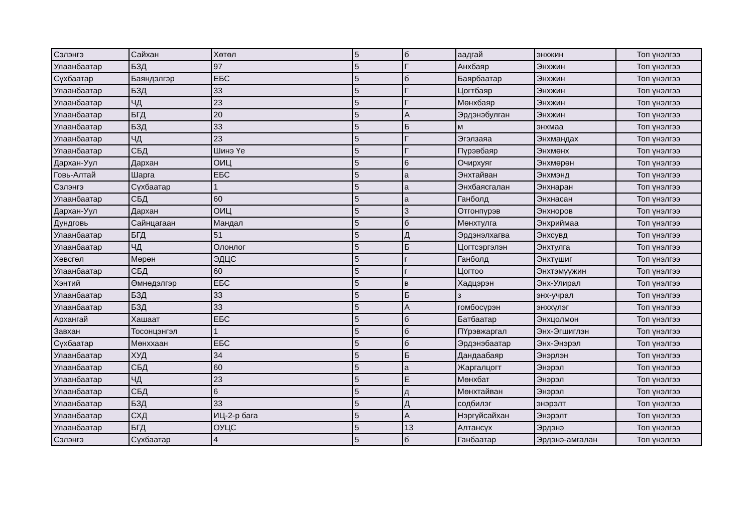| Сэлэнгэ | Сайхан | Хөтөл | 5 | б | аадгай | энхжин | Топ үнэлгээ |
| Улаанбаатар | БЗД | 97 | 5 | Г | Анхбаяр | Энхжин | Топ үнэлгээ |
| Сүхбаатар | Баяндэлгэр | ЕБС | 5 | б | Баярбаатар | Энхжин | Топ үнэлгээ |
| Улаанбаатар | БЗД | 33 | 5 | Г | Цогтбаяр | Энхжин | Топ үнэлгээ |
| Улаанбаатар | ЧД | 23 | 5 | Г | Мөнхбаяр | Энхжин | Топ үнэлгээ |
| Улаанбаатар | БГД | 20 | 5 | А | Эрдэнэбулган | Энхжин | Топ үнэлгээ |
| Улаанбаатар | БЗД | 33 | 5 | Б | м | энхмаа | Топ үнэлгээ |
| Улаанбаатар | ЧД | 23 | 5 | Г | Эгэлзаяа | Энхмандах | Топ үнэлгээ |
| Улаанбаатар | СБД | Шинэ Үе | 5 | Г | Пүрэвбаяр | Энхмөнх | Топ үнэлгээ |
| Дархан-Уул | Дархан | ОИЦ | 5 | 6 | Очирхуяг | Энхмөрөн | Топ үнэлгээ |
| Говь-Алтай | Шарга | ЕБС | 5 | а | Энхтайван | Энхмэнд | Топ үнэлгээ |
| Сэлэнгэ | Сүхбаатар | 1 | 5 | а | Энхбаясгалан | Энхнаран | Топ үнэлгээ |
| Улаанбаатар | СБД | 60 | 5 | а | Ганболд | Энхнасан | Топ үнэлгээ |
| Дархан-Уул | Дархан | ОИЦ | 5 | 3 | Отгонпүрэв | Энхноров | Топ үнэлгээ |
| Дундговь | Сайнцагаан | Мандал | 5 | б | Мөнхтулга | Энхриймаа | Топ үнэлгээ |
| Улаанбаатар | БГД | 51 | 5 | Д | Эрдэнэлхагва | Энхсувд | Топ үнэлгээ |
| Улаанбаатар | ЧД | Олонлог | 5 | Б | Цогтсэргэлэн | Энхтулга | Топ үнэлгээ |
| Хөвсгөл | Мөрөн | ЭДЦС | 5 | г | Ганболд | Энхтүшиг | Топ үнэлгээ |
| Улаанбаатар | СБД | 60 | 5 | г | Цогтоо | Энхтэмүүжин | Топ үнэлгээ |
| Хэнтий | Өмнөдэлгэр | ЕБС | 5 | в | Хадцэрэн | Энх-Улирал | Топ үнэлгээ |
| Улаанбаатар | БЗД | 33 | 5 | Б | з | энх-учрал | Топ үнэлгээ |
| Улаанбаатар | БЗД | 33 | 5 | А | гомбосүрэн | энххүлэг | Топ үнэлгээ |
| Архангай | Хашаат | ЕБС | 5 | б | Батбаатар | Энхцолмон | Топ үнэлгээ |
| Завхан | Тосонцэнгэл | 1 | 5 | б | ПҮрэвжаргал | Энх-Эгшиглэн | Топ үнэлгээ |
| Сүхбаатар | Мөнххаан | ЕБС | 5 | б | Эрдэнэбаатар | Энх-Энэрэл | Топ үнэлгээ |
| Улаанбаатар | ХУД | 34 | 5 | Б | Дандаабаяр | Энэрлэн | Топ үнэлгээ |
| Улаанбаатар | СБД | 60 | 5 | а | Жаргалцогт | Энэрэл | Топ үнэлгээ |
| Улаанбаатар | ЧД | 23 | 5 | Е | Мөнхбат | Энэрэл | Топ үнэлгээ |
| Улаанбаатар | СБД | 6 | 5 | д | Мөнхтайван | Энэрэл | Топ үнэлгээ |
| Улаанбаатар | БЗД | 33 | 5 | Д | содбилэг | энэрэлт | Топ үнэлгээ |
| Улаанбаатар | СХД | ИЦ-2-р бага | 5 | А | Нэргүйсайхан | Энэрэлт | Топ үнэлгээ |
| Улаанбаатар | БГД | ОУЦС | 5 | 13 | Алтансүх | Эрдэнэ | Топ үнэлгээ |
| Сэлэнгэ | Сүхбаатар | 4 | 5 | б | Ганбаатар | Эрдэнэ-амгалан | Топ үнэлгээ |